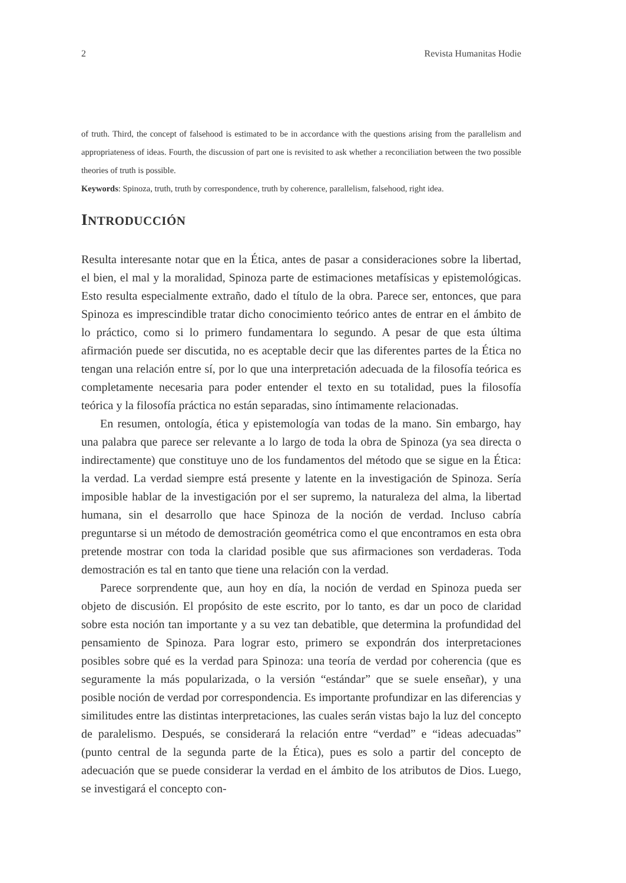2 Revista Humanitas Hodie
of truth. Third, the concept of falsehood is estimated to be in accordance with the questions arising from the parallelism and appropriateness of ideas. Fourth, the discussion of part one is revisited to ask whether a reconciliation between the two possible theories of truth is possible.
Keywords: Spinoza, truth, truth by correspondence, truth by coherence, parallelism, falsehood, right idea.
INTRODUCCIÓN
Resulta interesante notar que en la Ética, antes de pasar a consideraciones sobre la libertad, el bien, el mal y la moralidad, Spinoza parte de estimaciones metafísicas y epistemológicas. Esto resulta especialmente extraño, dado el título de la obra. Parece ser, entonces, que para Spinoza es imprescindible tratar dicho conocimiento teórico antes de entrar en el ámbito de lo práctico, como si lo primero fundamentara lo segundo. A pesar de que esta última afirmación puede ser discutida, no es aceptable decir que las diferentes partes de la Ética no tengan una relación entre sí, por lo que una interpretación adecuada de la filosofía teórica es completamente necesaria para poder entender el texto en su totalidad, pues la filosofía teórica y la filosofía práctica no están separadas, sino íntimamente relacionadas.
En resumen, ontología, ética y epistemología van todas de la mano. Sin embargo, hay una palabra que parece ser relevante a lo largo de toda la obra de Spinoza (ya sea directa o indirectamente) que constituye uno de los fundamentos del método que se sigue en la Ética: la verdad. La verdad siempre está presente y latente en la investigación de Spinoza. Sería imposible hablar de la investigación por el ser supremo, la naturaleza del alma, la libertad humana, sin el desarrollo que hace Spinoza de la noción de verdad. Incluso cabría preguntarse si un método de demostración geométrica como el que encontramos en esta obra pretende mostrar con toda la claridad posible que sus afirmaciones son verdaderas. Toda demostración es tal en tanto que tiene una relación con la verdad.
Parece sorprendente que, aun hoy en día, la noción de verdad en Spinoza pueda ser objeto de discusión. El propósito de este escrito, por lo tanto, es dar un poco de claridad sobre esta noción tan importante y a su vez tan debatible, que determina la profundidad del pensamiento de Spinoza. Para lograr esto, primero se expondrán dos interpretaciones posibles sobre qué es la verdad para Spinoza: una teoría de verdad por coherencia (que es seguramente la más popularizada, o la versión “estándar” que se suele enseñar), y una posible noción de verdad por correspondencia. Es importante profundizar en las diferencias y similitudes entre las distintas interpretaciones, las cuales serán vistas bajo la luz del concepto de paralelismo. Después, se considerará la relación entre “verdad” e “ideas adecuadas” (punto central de la segunda parte de la Ética), pues es solo a partir del concepto de adecuación que se puede considerar la verdad en el ámbito de los atributos de Dios. Luego, se investigará el concepto con-